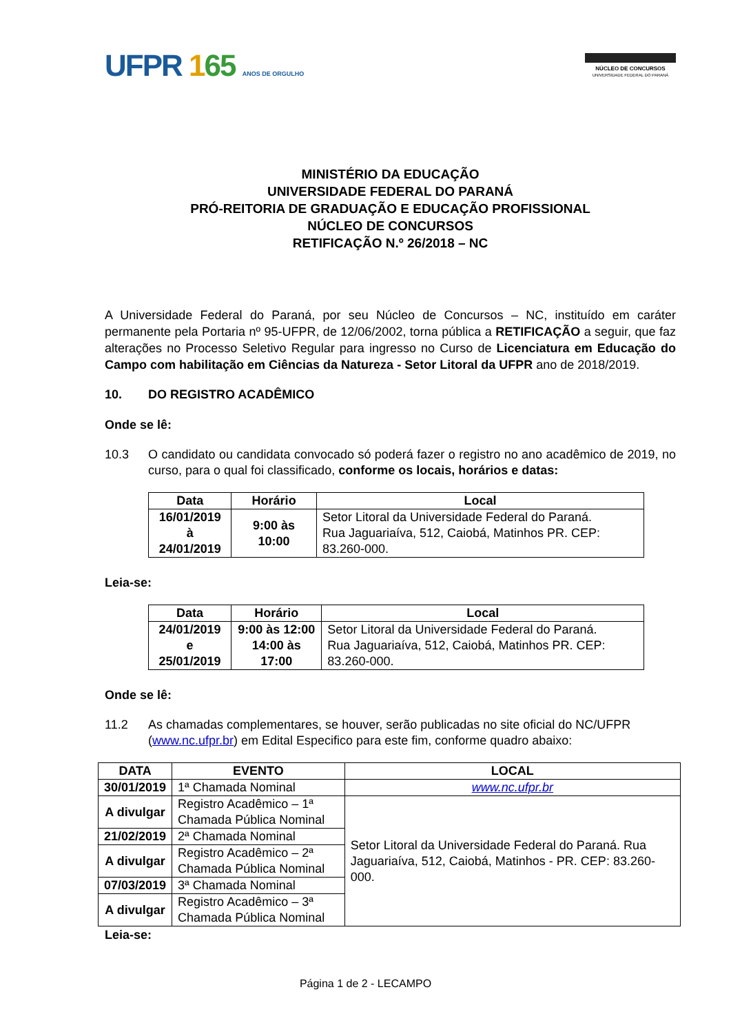UFPR 165 ANOS DE ORGULHO
NÚCLEO DE CONCURSOS
UNIVERSIDADE FEDERAL DO PARANÁ
MINISTÉRIO DA EDUCAÇÃO
UNIVERSIDADE FEDERAL DO PARANÁ
PRÓ-REITORIA DE GRADUAÇÃO E EDUCAÇÃO PROFISSIONAL
NÚCLEO DE CONCURSOS
RETIFICAÇÃO N.º 26/2018 – NC
A Universidade Federal do Paraná, por seu Núcleo de Concursos – NC, instituído em caráter permanente pela Portaria nº 95-UFPR, de 12/06/2002, torna pública a RETIFICAÇÃO a seguir, que faz alterações no Processo Seletivo Regular para ingresso no Curso de Licenciatura em Educação do Campo com habilitação em Ciências da Natureza - Setor Litoral da UFPR ano de 2018/2019.
10. DO REGISTRO ACADÊMICO
Onde se lê:
10.3 O candidato ou candidata convocado só poderá fazer o registro no ano acadêmico de 2019, no curso, para o qual foi classificado, conforme os locais, horários e datas:
| Data | Horário | Local |
| --- | --- | --- |
| 16/01/2019 à 24/01/2019 | 9:00 às 10:00 | Setor Litoral da Universidade Federal do Paraná. Rua Jaguariaíva, 512, Caiobá, Matinhos PR. CEP: 83.260-000. |
Leia-se:
| Data | Horário | Local |
| --- | --- | --- |
| 24/01/2019 e 25/01/2019 | 9:00 às 12:00 14:00 às 17:00 | Setor Litoral da Universidade Federal do Paraná. Rua Jaguariaíva, 512, Caiobá, Matinhos PR. CEP: 83.260-000. |
Onde se lê:
11.2 As chamadas complementares, se houver, serão publicadas no site oficial do NC/UFPR (www.nc.ufpr.br) em Edital Especifico para este fim, conforme quadro abaixo:
| DATA | EVENTO | LOCAL |
| --- | --- | --- |
| 30/01/2019 | 1ª Chamada Nominal | www.nc.ufpr.br |
| A divulgar | Registro Acadêmico – 1ª Chamada Pública Nominal | Setor Litoral da Universidade Federal do Paraná. Rua Jaguariaíva, 512, Caiobá, Matinhos - PR. CEP: 83.260-000. |
| 21/02/2019 | 2ª Chamada Nominal | |
| A divulgar | Registro Acadêmico – 2ª Chamada Pública Nominal | |
| 07/03/2019 | 3ª Chamada Nominal | |
| A divulgar | Registro Acadêmico – 3ª Chamada Pública Nominal | |
Leia-se:
Página 1 de 2 - LECAMPO